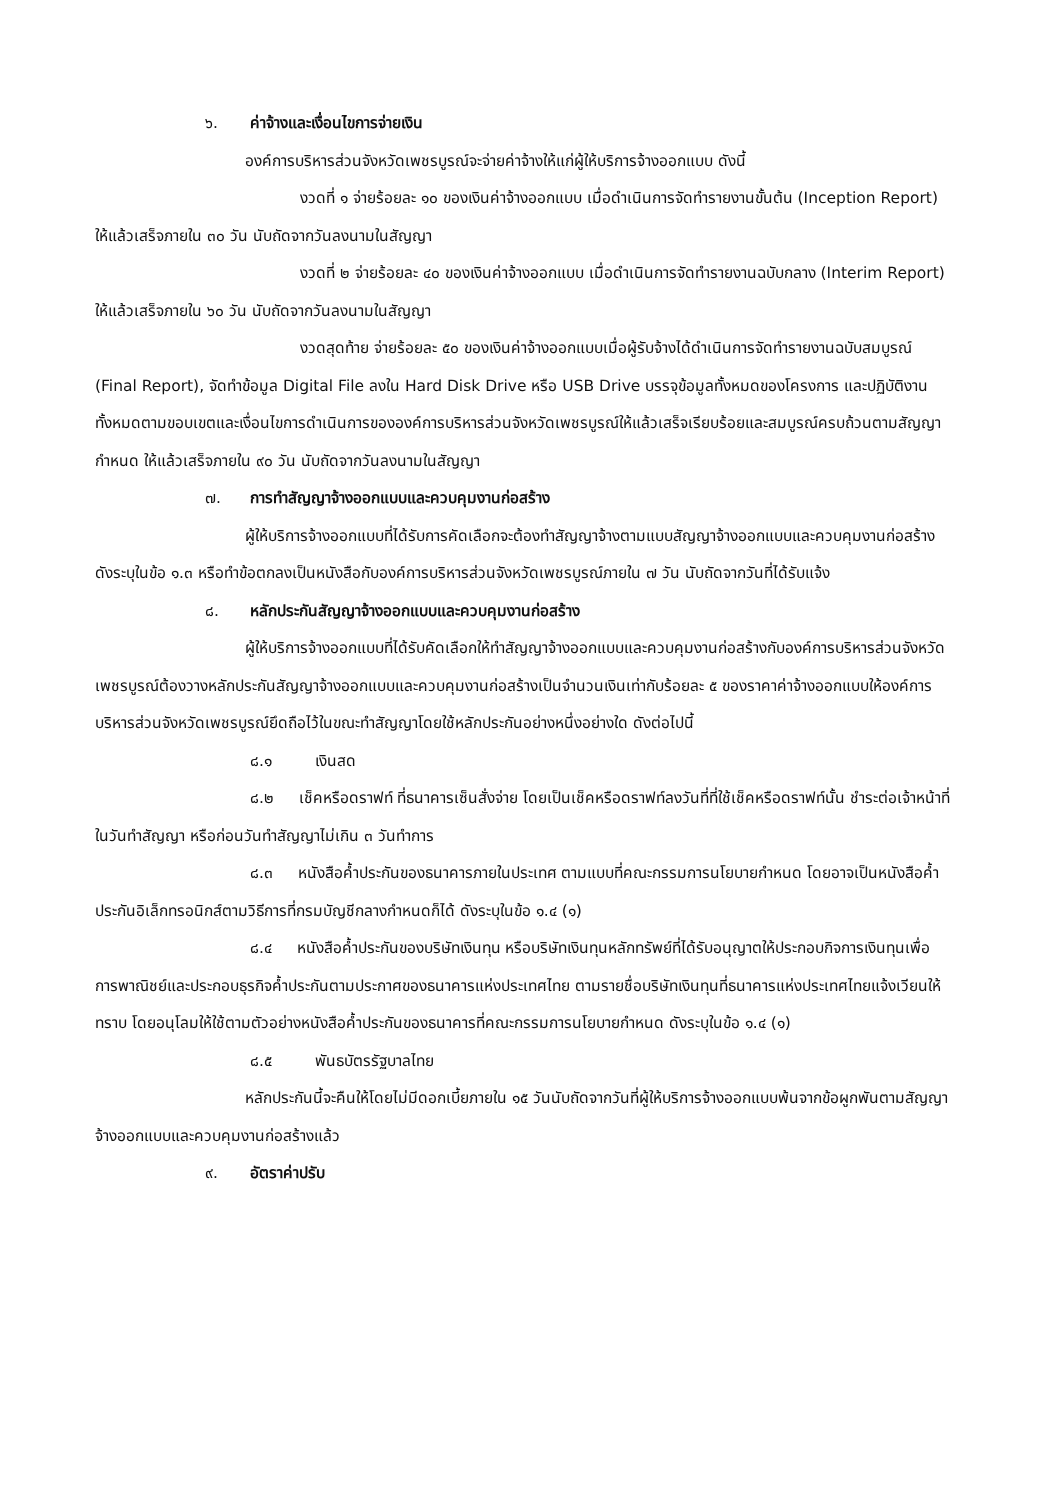๖. ค่าจ้างและเงื่อนไขการจ่ายเงิน
องค์การบริหารส่วนจังหวัดเพชรบูรณ์จะจ่ายค่าจ้างให้แก่ผู้ให้บริการจ้างออกแบบ ดังนี้
งวดที่ ๑ จ่ายร้อยละ ๑๐ ของเงินค่าจ้างออกแบบ เมื่อดำเนินการจัดทำรายงานขั้นต้น (Inception Report) ให้แล้วเสร็จภายใน ๓๐ วัน นับถัดจากวันลงนามในสัญญา
งวดที่ ๒ จ่ายร้อยละ ๔๐ ของเงินค่าจ้างออกแบบ เมื่อดำเนินการจัดทำรายงานฉบับกลาง (Interim Report) ให้แล้วเสร็จภายใน ๖๐ วัน นับถัดจากวันลงนามในสัญญา
งวดสุดท้าย จ่ายร้อยละ ๕๐ ของเงินค่าจ้างออกแบบเมื่อผู้รับจ้างได้ดำเนินการจัดทำรายงานฉบับสมบูรณ์ (Final Report), จัดทำข้อมูล Digital File ลงใน Hard Disk Drive หรือ USB Drive บรรจุข้อมูลทั้งหมดของโครงการ และปฏิบัติงานทั้งหมดตามขอบเขตและเงื่อนไขการดำเนินการขององค์การบริหารส่วนจังหวัดเพชรบูรณ์ให้แล้วเสร็จเรียบร้อยและสมบูรณ์ครบถ้วนตามสัญญากำหนด ให้แล้วเสร็จภายใน ๙๐ วัน นับถัดจากวันลงนามในสัญญา
๗. การทำสัญญาจ้างออกแบบและควบคุมงานก่อสร้าง
ผู้ให้บริการจ้างออกแบบที่ได้รับการคัดเลือกจะต้องทำสัญญาจ้างตามแบบสัญญาจ้างออกแบบและควบคุมงานก่อสร้าง ดังระบุในข้อ ๑.๓ หรือทำข้อตกลงเป็นหนังสือกับองค์การบริหารส่วนจังหวัดเพชรบูรณ์ภายใน ๗ วัน นับถัดจากวันที่ได้รับแจ้ง
๘. หลักประกันสัญญาจ้างออกแบบและควบคุมงานก่อสร้าง
ผู้ให้บริการจ้างออกแบบที่ได้รับคัดเลือกให้ทำสัญญาจ้างออกแบบและควบคุมงานก่อสร้างกับองค์การบริหารส่วนจังหวัดเพชรบูรณ์ต้องวางหลักประกันสัญญาจ้างออกแบบและควบคุมงานก่อสร้างเป็นจำนวนเงินเท่ากับร้อยละ ๕ ของราคาค่าจ้างออกแบบให้องค์การบริหารส่วนจังหวัดเพชรบูรณ์ยึดถือไว้ในขณะทำสัญญาโดยใช้หลักประกันอย่างหนึ่งอย่างใด ดังต่อไปนี้
๘.๑ เงินสด
๘.๒ เช็คหรือดราฟท์ ที่ธนาคารเซ็นสั่งจ่าย โดยเป็นเช็คหรือดราฟท์ลงวันที่ที่ใช้เช็คหรือดราฟท์นั้น ชำระต่อเจ้าหน้าที่ในวันทำสัญญา หรือก่อนวันทำสัญญาไม่เกิน ๓ วันทำการ
๘.๓ หนังสือค้ำประกันของธนาคารภายในประเทศ ตามแบบที่คณะกรรมการนโยบายกำหนด โดยอาจเป็นหนังสือค้ำประกันอิเล็กทรอนิกส์ตามวิธีการที่กรมบัญชีกลางกำหนดก็ได้ ดังระบุในข้อ ๑.๔ (๑)
๘.๔ หนังสือค้ำประกันของบริษัทเงินทุน หรือบริษัทเงินทุนหลักทรัพย์ที่ได้รับอนุญาตให้ประกอบกิจการเงินทุนเพื่อการพาณิชย์และประกอบธุรกิจค้ำประกันตามประกาศของธนาคารแห่งประเทศไทย ตามรายชื่อบริษัทเงินทุนที่ธนาคารแห่งประเทศไทยแจ้งเวียนให้ทราบ โดยอนุโลมให้ใช้ตามตัวอย่างหนังสือค้ำประกันของธนาคารที่คณะกรรมการนโยบายกำหนด ดังระบุในข้อ ๑.๔ (๑)
๘.๕ พันธบัตรรัฐบาลไทย
หลักประกันนี้จะคืนให้โดยไม่มีดอกเบี้ยภายใน ๑๕ วันนับถัดจากวันที่ผู้ให้บริการจ้างออกแบบพ้นจากข้อผูกพันตามสัญญาจ้างออกแบบและควบคุมงานก่อสร้างแล้ว
๙. อัตราค่าปรับ